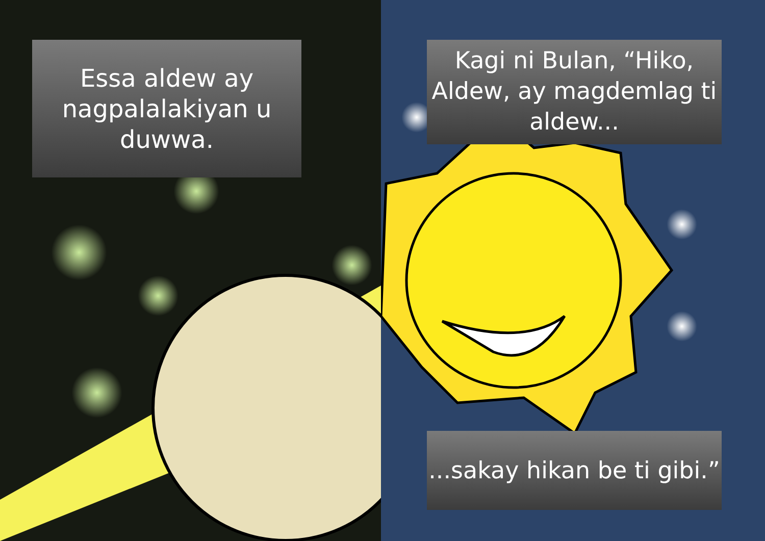Essa aldew ay nagpalalakiyan u duwwa.
Kagi ni Bulan, “Hiko, Aldew, ay magdemlag ti aldew...
...sakay hikan be ti gibi.”